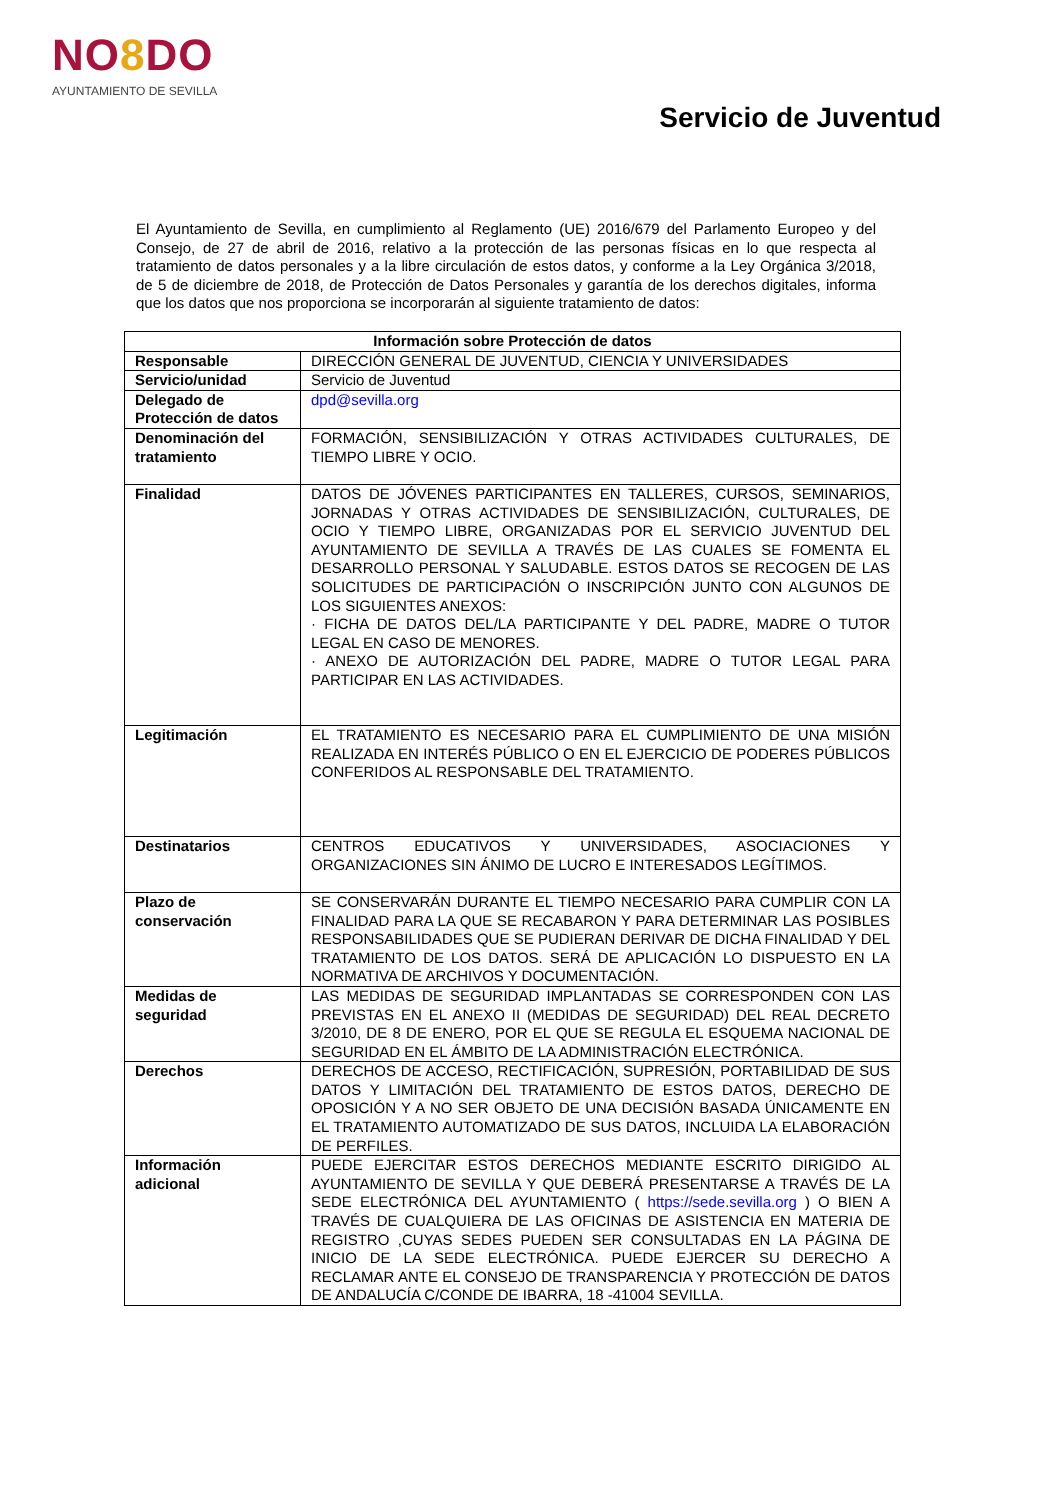NO8 DO
AYUNTAMIENTO DE SEVILLA
Servicio de Juventud
El Ayuntamiento de Sevilla, en cumplimiento al Reglamento (UE) 2016/679 del Parlamento Europeo y del Consejo, de 27 de abril de 2016, relativo a la protección de las personas físicas en lo que respecta al tratamiento de datos personales y a la libre circulación de estos datos, y conforme a la Ley Orgánica 3/2018, de 5 de diciembre de 2018, de Protección de Datos Personales y garantía de los derechos digitales, informa que los datos que nos proporciona se incorporarán al siguiente tratamiento de datos:
| Información sobre Protección de datos | |
| --- | --- |
| Responsable | DIRECCIÓN GENERAL DE JUVENTUD, CIENCIA Y UNIVERSIDADES |
| Servicio/unidad | Servicio de Juventud |
| Delegado de Protección de datos | dpd@sevilla.org |
| Denominación del tratamiento | FORMACIÓN, SENSIBILIZACIÓN Y OTRAS ACTIVIDADES CULTURALES, DE TIEMPO LIBRE Y OCIO. |
| Finalidad | DATOS DE JÓVENES PARTICIPANTES EN TALLERES, CURSOS, SEMINARIOS, JORNADAS Y OTRAS ACTIVIDADES DE SENSIBILIZACIÓN, CULTURALES, DE OCIO Y TIEMPO LIBRE, ORGANIZADAS POR EL SERVICIO JUVENTUD DEL AYUNTAMIENTO DE SEVILLA A TRAVÉS DE LAS CUALES SE FOMENTA EL DESARROLLO PERSONAL Y SALUDABLE. ESTOS DATOS SE RECOGEN DE LAS SOLICITUDES DE PARTICIPACIÓN O INSCRIPCIÓN JUNTO CON ALGUNOS DE LOS SIGUIENTES ANEXOS: · FICHA DE DATOS DEL/LA PARTICIPANTE Y DEL PADRE, MADRE O TUTOR LEGAL EN CASO DE MENORES. · ANEXO DE AUTORIZACIÓN DEL PADRE, MADRE O TUTOR LEGAL PARA PARTICIPAR EN LAS ACTIVIDADES. |
| Legitimación | EL TRATAMIENTO ES NECESARIO PARA EL CUMPLIMIENTO DE UNA MISIÓN REALIZADA EN INTERÉS PÚBLICO O EN EL EJERCICIO DE PODERES PÚBLICOS CONFERIDOS AL RESPONSABLE DEL TRATAMIENTO. |
| Destinatarios | CENTROS EDUCATIVOS Y UNIVERSIDADES, ASOCIACIONES Y ORGANIZACIONES SIN ÁNIMO DE LUCRO E INTERESADOS LEGÍTIMOS. |
| Plazo de conservación | SE CONSERVARÁN DURANTE EL TIEMPO NECESARIO PARA CUMPLIR CON LA FINALIDAD PARA LA QUE SE RECABARON Y PARA DETERMINAR LAS POSIBLES RESPONSABILIDADES QUE SE PUDIERAN DERIVAR DE DICHA FINALIDAD Y DEL TRATAMIENTO DE LOS DATOS. SERÁ DE APLICACIÓN LO DISPUESTO EN LA NORMATIVA DE ARCHIVOS Y DOCUMENTACIÓN. |
| Medidas de seguridad | LAS MEDIDAS DE SEGURIDAD IMPLANTADAS SE CORRESPONDEN CON LAS PREVISTAS EN EL ANEXO II (MEDIDAS DE SEGURIDAD) DEL REAL DECRETO 3/2010, DE 8 DE ENERO, POR EL QUE SE REGULA EL ESQUEMA NACIONAL DE SEGURIDAD EN EL ÁMBITO DE LA ADMINISTRACIÓN ELECTRÓNICA. |
| Derechos | DERECHOS DE ACCESO, RECTIFICACIÓN, SUPRESIÓN, PORTABILIDAD DE SUS DATOS Y LIMITACIÓN DEL TRATAMIENTO DE ESTOS DATOS, DERECHO DE OPOSICIÓN Y A NO SER OBJETO DE UNA DECISIÓN BASADA ÚNICAMENTE EN EL TRATAMIENTO AUTOMATIZADO DE SUS DATOS, INCLUIDA LA ELABORACIÓN DE PERFILES. |
| Información adicional | PUEDE EJERCITAR ESTOS DERECHOS MEDIANTE ESCRITO DIRIGIDO AL AYUNTAMIENTO DE SEVILLA Y QUE DEBERÁ PRESENTARSE A TRAVÉS DE LA SEDE ELECTRÓNICA DEL AYUNTAMIENTO ( https://sede.sevilla.org ) O BIEN A TRAVÉS DE CUALQUIERA DE LAS OFICINAS DE ASISTENCIA EN MATERIA DE REGISTRO ,CUYAS SEDES PUEDEN SER CONSULTADAS EN LA PÁGINA DE INICIO DE LA SEDE ELECTRÓNICA. PUEDE EJERCER SU DERECHO A RECLAMAR ANTE EL CONSEJO DE TRANSPARENCIA Y PROTECCIÓN DE DATOS DE ANDALUCÍA C/CONDE DE IBARRA, 18 -41004 SEVILLA. |